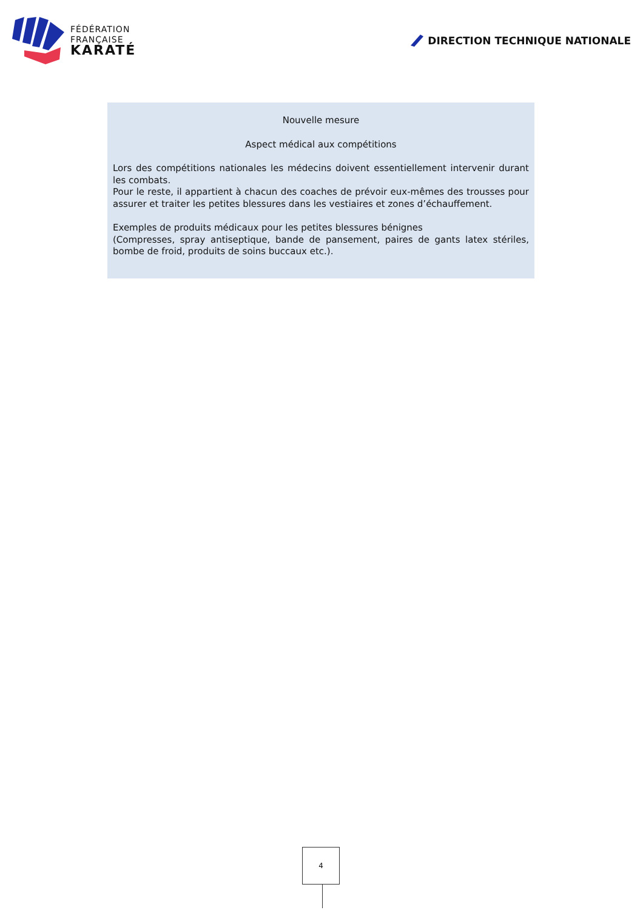FÉDÉRATION
FRANÇAISE
KARATÉ
DIRECTION TECHNIQUE NATIONALE
Nouvelle mesure
Aspect médical aux compétitions
Lors des compétitions nationales les médecins doivent essentiellement intervenir durant les combats.
Pour le reste, il appartient à chacun des coaches de prévoir eux-mêmes des trousses pour assurer et traiter les petites blessures dans les vestiaires et zones d’échauffement.
Exemples de produits médicaux pour les petites blessures bénignes
(Compresses, spray antiseptique, bande de pansement, paires de gants latex stériles, bombe de froid, produits de soins buccaux etc.).
4